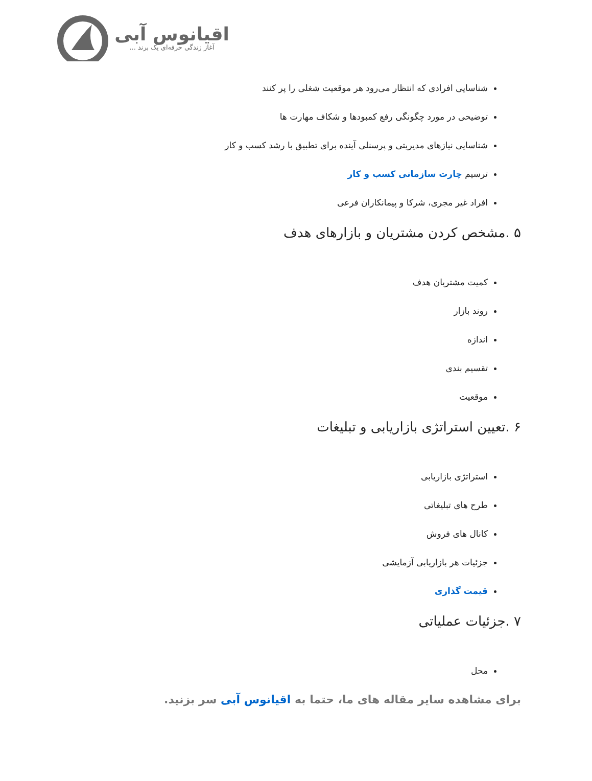اقیانوس آبی
آغاز زندگی حرفه‌ای یک برند ...
شناسایی افرادی که انتظار می‌رود هر موقعیت شغلی را پر کنند
توضیحی در مورد چگونگی رفع کمبودها و شکاف مهارت ها
شناسایی نیازهای مدیریتی و پرسنلی آینده برای تطبیق با رشد کسب و کار
ترسیم چارت سازمانی کسب و کار
افراد غیر مجری، شرکا و پیمانکاران فرعی
۵ .مشخص کردن مشتریان و بازارهای هدف
کمیت مشتریان هدف
روند بازار
اندازه
تقسیم بندی
موقعیت
۶ .تعیین استراتژی بازاریابی و تبلیغات
استراتژی بازاریابی
طرح های تبلیغاتی
کانال های فروش
جزئیات هر بازاریابی آزمایشی
قیمت گذاری
۷ .جزئیات عملیاتی
محل
برای مشاهده سایر مقاله های ما، حتما به اقیانوس آبی سر بزنید.